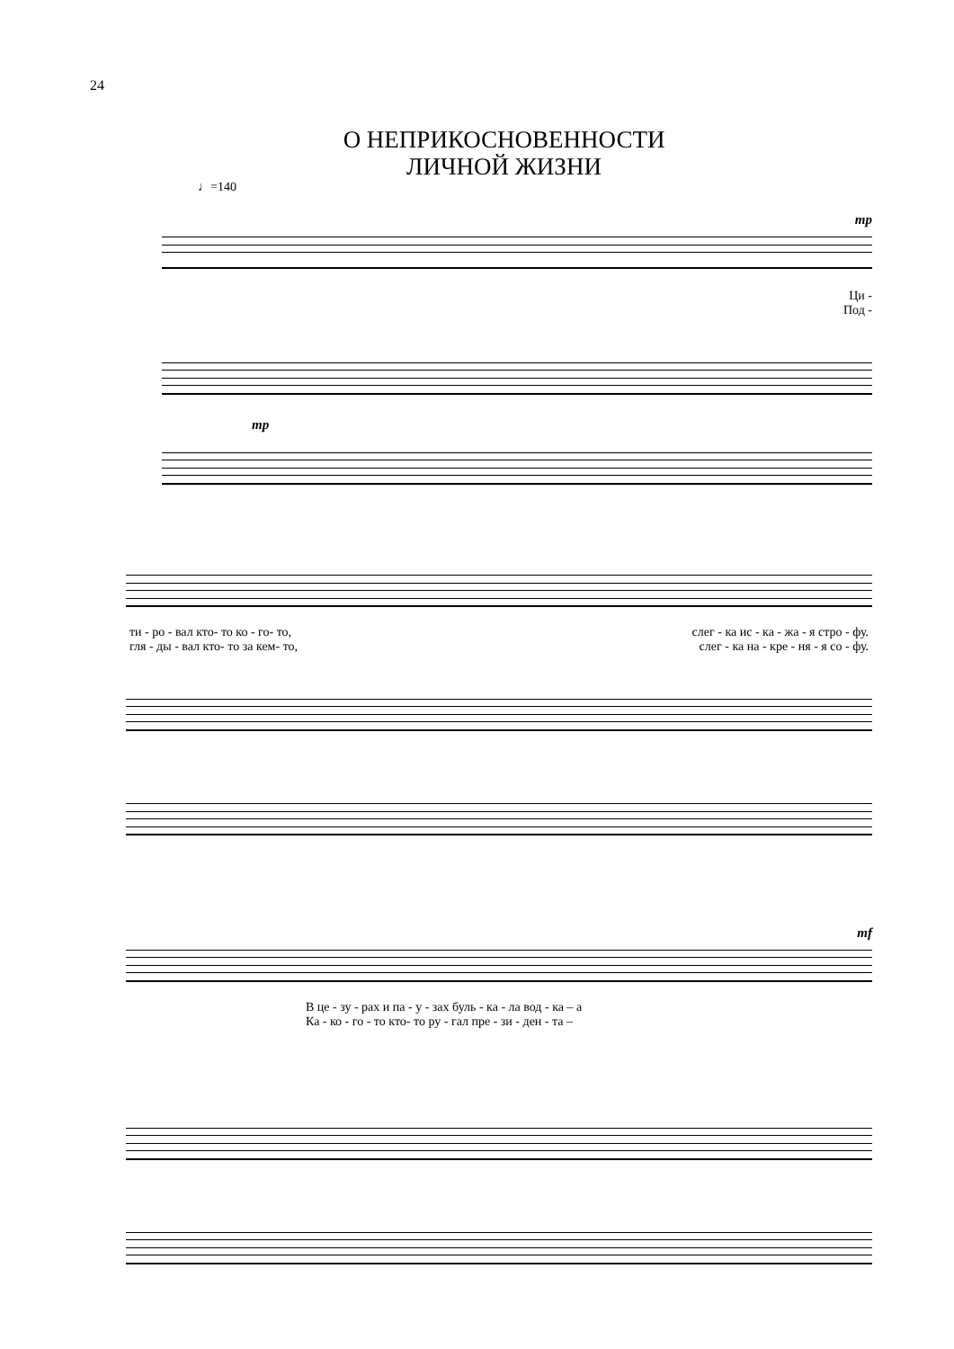24
О НЕПРИКОСНОВЕННОСТИ
ЛИЧНОЙ ЖИЗНИ
♩=140
mp
Ци -
Под -
mp
ти - ро - вал кто- то ко - го- то, слег - ка ис - ка - жа - я стро - фу.
гля - ды - вал кто- то за кем- то, слег - ка на - кре - ня - я со - фу.
mf
В це - зу - рах и па - у - зах буль - ка - ла вод - ка – а
Ка - ко - го - то кто- то ру - гал пре - зи - ден - та –